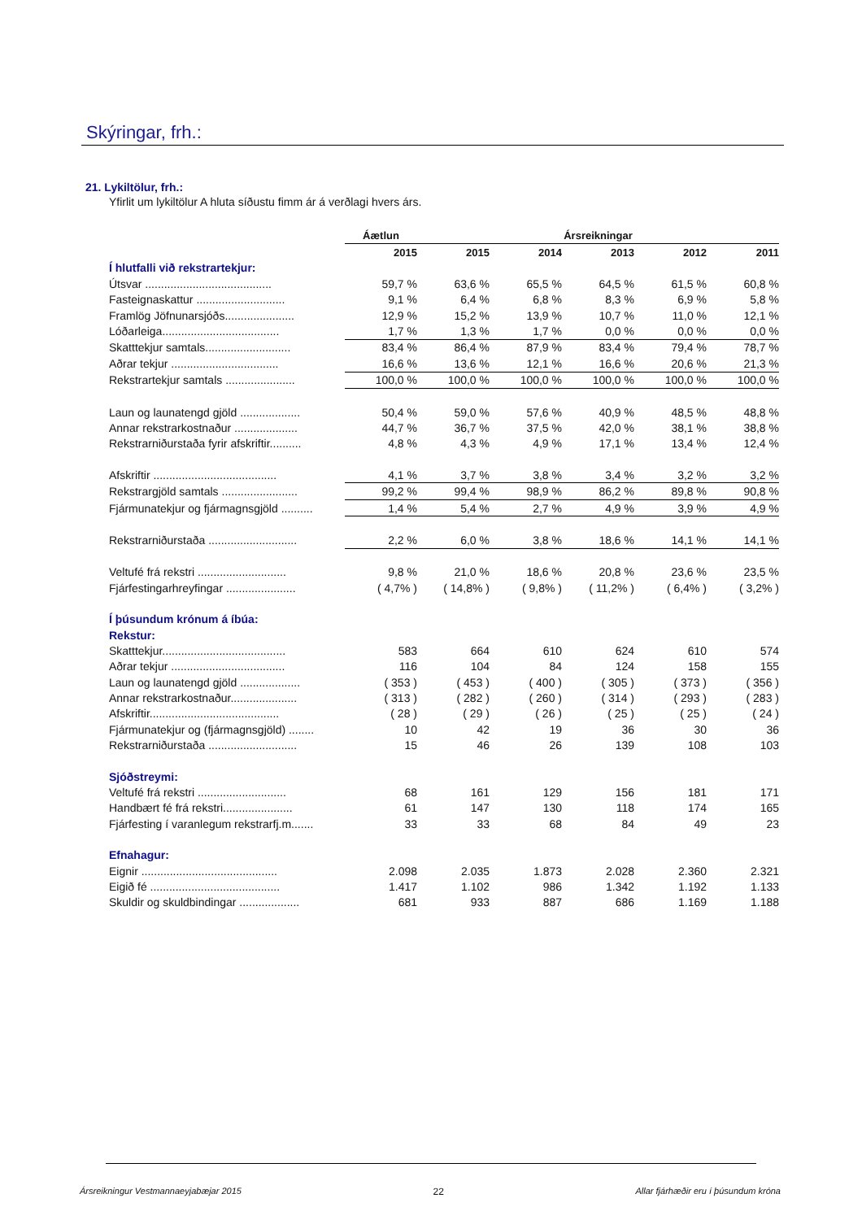Skýringar, frh.:
21. Lykiltölur, frh.:
Yfirlit um lykiltölur A hluta síðustu fimm ár á verðlagi hvers árs.
| | Áætlun | Ársreikningar | | | | |
| --- | --- | --- | --- | --- | --- | --- |
| | 2015 | 2015 | 2014 | 2013 | 2012 | 2011 |
| Í hlutfalli við rekstrartekjur: | | | | | | |
| Útsvar ........................................ | 59,7 % | 63,6 % | 65,5 % | 64,5 % | 61,5 % | 60,8 % |
| Fasteignaskattur ............................ | 9,1 % | 6,4 % | 6,8 % | 8,3 % | 6,9 % | 5,8 % |
| Framlög Jöfnunarsjóðs...................... | 12,9 % | 15,2 % | 13,9 % | 10,7 % | 11,0 % | 12,1 % |
| Lóðarleiga..................................... | 1,7 % | 1,3 % | 1,7 % | 0,0 % | 0,0 % | 0,0 % |
| Skatttekjur samtals........................... | 83,4 % | 86,4 % | 87,9 % | 83,4 % | 79,4 % | 78,7 % |
| Aðrar tekjur .................................. | 16,6 % | 13,6 % | 12,1 % | 16,6 % | 20,6 % | 21,3 % |
| Rekstrartekjur samtals ...................... | 100,0 % | 100,0 % | 100,0 % | 100,0 % | 100,0 % | 100,0 % |
| Laun og launatengd gjöld ................... | 50,4 % | 59,0 % | 57,6 % | 40,9 % | 48,5 % | 48,8 % |
| Annar rekstrarkostnaður .................... | 44,7 % | 36,7 % | 37,5 % | 42,0 % | 38,1 % | 38,8 % |
| Rekstrarniðurstaða fyrir afskriftir.......... | 4,8 % | 4,3 % | 4,9 % | 17,1 % | 13,4 % | 12,4 % |
| Afskriftir ....................................... | 4,1 % | 3,7 % | 3,8 % | 3,4 % | 3,2 % | 3,2 % |
| Rekstrargjöld samtals ........................ | 99,2 % | 99,4 % | 98,9 % | 86,2 % | 89,8 % | 90,8 % |
| Fjármunatekjur og fjármagnsgjöld .......... | 1,4 % | 5,4 % | 2,7 % | 4,9 % | 3,9 % | 4,9 % |
| Rekstrarniðurstaða ............................ | 2,2 % | 6,0 % | 3,8 % | 18,6 % | 14,1 % | 14,1 % |
| Veltufé frá rekstri ............................ | 9,8 % | 21,0 % | 18,6 % | 20,8 % | 23,6 % | 23,5 % |
| Fjárfestingarhreyfingar ...................... | ( 4,7% ) | ( 14,8% ) | ( 9,8% ) | ( 11,2% ) | ( 6,4% ) | ( 3,2% ) |
| Í þúsundum krónum á íbúa: | | | | | | |
| Rekstur: | | | | | | |
| Skatttekjur....................................... | 583 | 664 | 610 | 624 | 610 | 574 |
| Aðrar tekjur .................................... | 116 | 104 | 84 | 124 | 158 | 155 |
| Laun og launatengd gjöld ................... | ( 353 ) | ( 453 ) | ( 400 ) | ( 305 ) | ( 373 ) | ( 356 ) |
| Annar rekstrarkostnaður..................... | ( 313 ) | ( 282 ) | ( 260 ) | ( 314 ) | ( 293 ) | ( 283 ) |
| Afskriftir......................................... | ( 28 ) | ( 29 ) | ( 26 ) | ( 25 ) | ( 25 ) | ( 24 ) |
| Fjármunatekjur og (fjármagnsgjöld) ........ | 10 | 42 | 19 | 36 | 30 | 36 |
| Rekstrarniðurstaða ............................ | 15 | 46 | 26 | 139 | 108 | 103 |
| Sjóðstreymi: | | | | | | |
| Veltufé frá rekstri ............................ | 68 | 161 | 129 | 156 | 181 | 171 |
| Handbært fé frá rekstri...................... | 61 | 147 | 130 | 118 | 174 | 165 |
| Fjárfesting í varanlegum rekstrarfj.m....... | 33 | 33 | 68 | 84 | 49 | 23 |
| Efnahagur: | | | | | | |
| Eignir ........................................... | 2.098 | 2.035 | 1.873 | 2.028 | 2.360 | 2.321 |
| Eigið fé ......................................... | 1.417 | 1.102 | 986 | 1.342 | 1.192 | 1.133 |
| Skuldir og skuldbindingar ................... | 681 | 933 | 887 | 686 | 1.169 | 1.188 |
Ársreikningur Vestmannaeyjabæjar 2015 22 Allar fjárhæðir eru í þúsundum króna